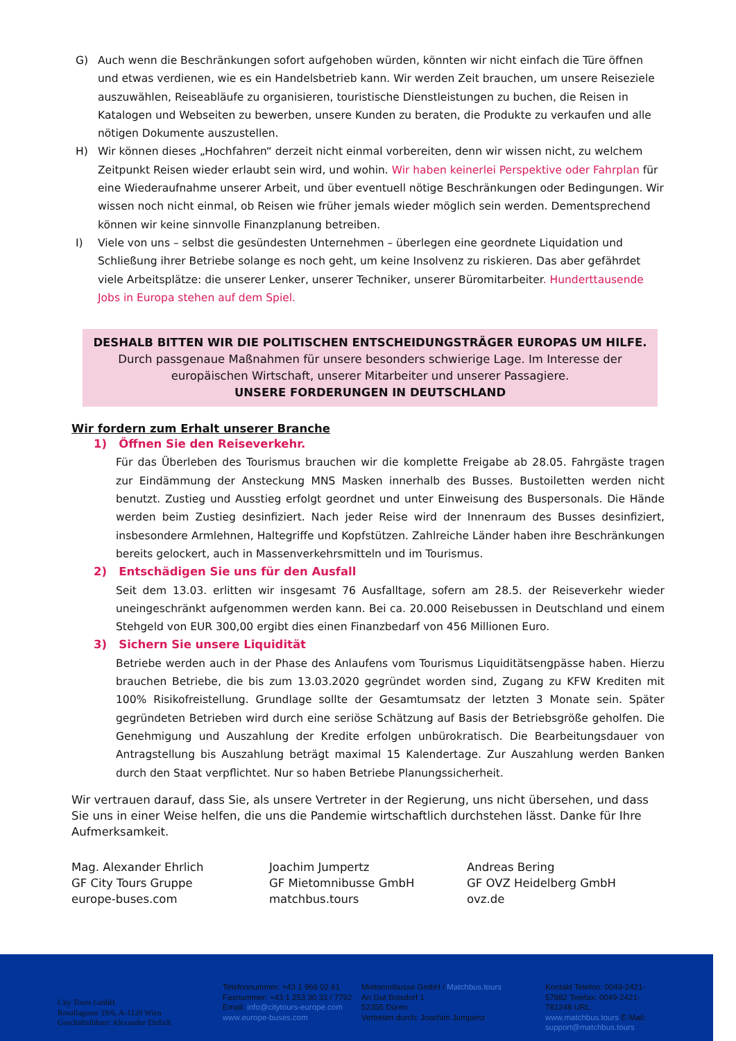G) Auch wenn die Beschränkungen sofort aufgehoben würden, könnten wir nicht einfach die Türe öffnen und etwas verdienen, wie es ein Handelsbetrieb kann. Wir werden Zeit brauchen, um unsere Reiseziele auszuwählen, Reiseabläufe zu organisieren, touristische Dienstleistungen zu buchen, die Reisen in Katalogen und Webseiten zu bewerben, unsere Kunden zu beraten, die Produkte zu verkaufen und alle nötigen Dokumente auszustellen.
H) Wir können dieses „Hochfahren“ derzeit nicht einmal vorbereiten, denn wir wissen nicht, zu welchem Zeitpunkt Reisen wieder erlaubt sein wird, und wohin. Wir haben keinerlei Perspektive oder Fahrplan für eine Wiederaufnahme unserer Arbeit, und über eventuell nötige Beschränkungen oder Bedingungen. Wir wissen noch nicht einmal, ob Reisen wie früher jemals wieder möglich sein werden. Dementsprechend können wir keine sinnvolle Finanzplanung betreiben.
I) Viele von uns – selbst die gesündesten Unternehmen – überlegen eine geordnete Liquidation und Schließung ihrer Betriebe solange es noch geht, um keine Insolvenz zu riskieren. Das aber gefährdet viele Arbeitsplätze: die unserer Lenker, unserer Techniker, unserer Büromitarbeiter. Hunderttausende Jobs in Europa stehen auf dem Spiel.
DESHALB BITTEN WIR DIE POLITISCHEN ENTSCHEIDUNGSTRÄGER EUROPAS UM HILFE.
Durch passgenaue Maßnahmen für unsere besonders schwierige Lage. Im Interesse der europäischen Wirtschaft, unserer Mitarbeiter und unserer Passagiere.
UNSERE FORDERUNGEN IN DEUTSCHLAND
Wir fordern zum Erhalt unserer Branche
1) Öffnen Sie den Reiseverkehr.
Für das Überleben des Tourismus brauchen wir die komplette Freigabe ab 28.05. Fahrgäste tragen zur Eindämmung der Ansteckung MNS Masken innerhalb des Busses. Bustoiletten werden nicht benutzt. Zustieg und Ausstieg erfolgt geordnet und unter Einweisung des Buspersonals. Die Hände werden beim Zustieg desinfiziert. Nach jeder Reise wird der Innenraum des Busses desinfiziert, insbesondere Armlehnen, Haltegriffe und Kopfstützen. Zahlreiche Länder haben ihre Beschränkungen bereits gelockert, auch in Massenverkehrsmitteln und im Tourismus.
2) Entschädigen Sie uns für den Ausfall
Seit dem 13.03. erlitten wir insgesamt 76 Ausfalltage, sofern am 28.5. der Reiseverkehr wieder uneingeschränkt aufgenommen werden kann. Bei ca. 20.000 Reisebussen in Deutschland und einem Stehgeld von EUR 300,00 ergibt dies einen Finanzbedarf von 456 Millionen Euro.
3) Sichern Sie unsere Liquidität
Betriebe werden auch in der Phase des Anlaufens vom Tourismus Liquiditätsengpässe haben. Hierzu brauchen Betriebe, die bis zum 13.03.2020 gegründet worden sind, Zugang zu KFW Krediten mit 100% Risikofreistellung. Grundlage sollte der Gesamtumsatz der letzten 3 Monate sein. Später gegründeten Betrieben wird durch eine seriöse Schätzung auf Basis der Betriebsgröße geholfen. Die Genehmigung und Auszahlung der Kredite erfolgen unbürokratisch. Die Bearbeitungsdauer von Antragstellung bis Auszahlung beträgt maximal 15 Kalendertage. Zur Auszahlung werden Banken durch den Staat verpflichtet. Nur so haben Betriebe Planungssicherheit.
Wir vertrauen darauf, dass Sie, als unsere Vertreter in der Regierung, uns nicht übersehen, und dass Sie uns in einer Weise helfen, die uns die Pandemie wirtschaftlich durchstehen lässt. Danke für Ihre Aufmerksamkeit.
Mag. Alexander Ehrlich
GF City Tours Gruppe
europe-buses.com
Joachim Jumpertz
GF Mietomnibusse GmbH
matchbus.tours
Andreas Bering
GF OVZ Heidelberg GmbH
ovz.de
City Tours GmbH
Rosaliagasse 19/6, A-1120 Wien
Geschäftsführer: Alexander Ehrlich
Telefonnummer: +43 1 966 02 61
Faxnummer: +43 1 253 30 33 / 7792
Email: info@citytours-europe.com
www.europe-buses.com
Mietomnibusse GmbH / Matchbus.tours
An Gut Boisdorf 1
52355 Düren
Vertreten durch: Joachim Jumpertz
Kontakt Telefon: 0049-2421-57882 Telefax: 0049-2421-781248 URL: www.matchbus.tours E-Mail: support@matchbus.tours